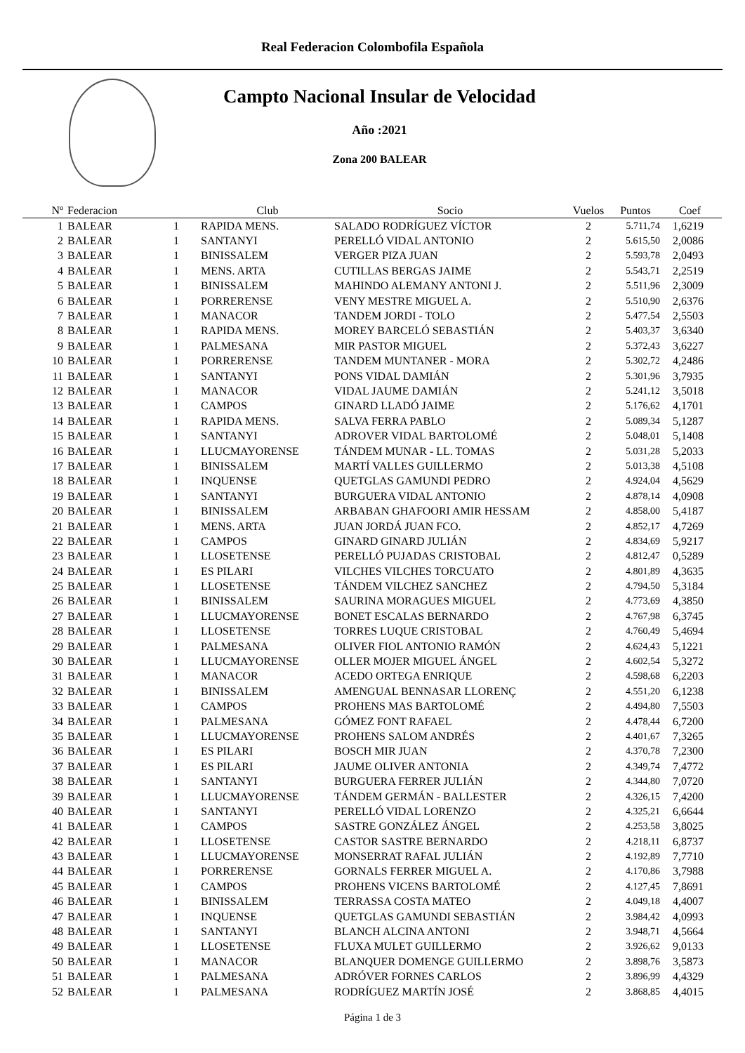Real Federacion Colombofila Española
Campto Nacional Insular de Velocidad
Año :2021
Zona 200 BALEAR
| Nº | Federacion | | Club | Socio | Vuelos | Puntos | Coef |
| --- | --- | --- | --- | --- | --- | --- | --- |
| 1 | BALEAR | 1 | RAPIDA MENS. | SALADO RODRÍGUEZ VÍCTOR | 2 | 5.711,74 | 1,6219 |
| 2 | BALEAR | 1 | SANTANYI | PERELLÓ VIDAL ANTONIO | 2 | 5.615,50 | 2,0086 |
| 3 | BALEAR | 1 | BINISSALEM | VERGER PIZA JUAN | 2 | 5.593,78 | 2,0493 |
| 4 | BALEAR | 1 | MENS. ARTA | CUTILLAS BERGAS JAIME | 2 | 5.543,71 | 2,2519 |
| 5 | BALEAR | 1 | BINISSALEM | MAHINDO ALEMANY ANTONI J. | 2 | 5.511,96 | 2,3009 |
| 6 | BALEAR | 1 | PORRERENSE | VENY MESTRE MIGUEL A. | 2 | 5.510,90 | 2,6376 |
| 7 | BALEAR | 1 | MANACOR | TANDEM JORDI - TOLO | 2 | 5.477,54 | 2,5503 |
| 8 | BALEAR | 1 | RAPIDA MENS. | MOREY BARCELÓ SEBASTIÁN | 2 | 5.403,37 | 3,6340 |
| 9 | BALEAR | 1 | PALMESANA | MIR PASTOR MIGUEL | 2 | 5.372,43 | 3,6227 |
| 10 | BALEAR | 1 | PORRERENSE | TANDEM MUNTANER - MORA | 2 | 5.302,72 | 4,2486 |
| 11 | BALEAR | 1 | SANTANYI | PONS VIDAL DAMIÁN | 2 | 5.301,96 | 3,7935 |
| 12 | BALEAR | 1 | MANACOR | VIDAL JAUME DAMIÁN | 2 | 5.241,12 | 3,5018 |
| 13 | BALEAR | 1 | CAMPOS | GINARD LLADÓ JAIME | 2 | 5.176,62 | 4,1701 |
| 14 | BALEAR | 1 | RAPIDA MENS. | SALVA FERRA PABLO | 2 | 5.089,34 | 5,1287 |
| 15 | BALEAR | 1 | SANTANYI | ADROVER VIDAL BARTOLOMÉ | 2 | 5.048,01 | 5,1408 |
| 16 | BALEAR | 1 | LLUCMAYORENSE | TÁNDEM MUNAR - LL. TOMAS | 2 | 5.031,28 | 5,2033 |
| 17 | BALEAR | 1 | BINISSALEM | MARTÍ VALLES GUILLERMO | 2 | 5.013,38 | 4,5108 |
| 18 | BALEAR | 1 | INQUENSE | QUETGLAS GAMUNDI PEDRO | 2 | 4.924,04 | 4,5629 |
| 19 | BALEAR | 1 | SANTANYI | BURGUERA VIDAL ANTONIO | 2 | 4.878,14 | 4,0908 |
| 20 | BALEAR | 1 | BINISSALEM | ARBABAN GHAFOORI AMIR HESSAM | 2 | 4.858,00 | 5,4187 |
| 21 | BALEAR | 1 | MENS. ARTA | JUAN JORDÁ JUAN FCO. | 2 | 4.852,17 | 4,7269 |
| 22 | BALEAR | 1 | CAMPOS | GINARD GINARD JULIÁN | 2 | 4.834,69 | 5,9217 |
| 23 | BALEAR | 1 | LLOSETENSE | PERELLÓ PUJADAS CRISTOBAL | 2 | 4.812,47 | 0,5289 |
| 24 | BALEAR | 1 | ES PILARI | VILCHES VILCHES TORCUATO | 2 | 4.801,89 | 4,3635 |
| 25 | BALEAR | 1 | LLOSETENSE | TÁNDEM VILCHEZ SANCHEZ | 2 | 4.794,50 | 5,3184 |
| 26 | BALEAR | 1 | BINISSALEM | SAURINA MORAGUES MIGUEL | 2 | 4.773,69 | 4,3850 |
| 27 | BALEAR | 1 | LLUCMAYORENSE | BONET ESCALAS BERNARDO | 2 | 4.767,98 | 6,3745 |
| 28 | BALEAR | 1 | LLOSETENSE | TORRES LUQUE CRISTOBAL | 2 | 4.760,49 | 5,4694 |
| 29 | BALEAR | 1 | PALMESANA | OLIVER FIOL ANTONIO RAMÓN | 2 | 4.624,43 | 5,1221 |
| 30 | BALEAR | 1 | LLUCMAYORENSE | OLLER MOJER MIGUEL ÁNGEL | 2 | 4.602,54 | 5,3272 |
| 31 | BALEAR | 1 | MANACOR | ACEDO ORTEGA ENRIQUE | 2 | 4.598,68 | 6,2203 |
| 32 | BALEAR | 1 | BINISSALEM | AMENGUAL BENNASAR LLORENÇ | 2 | 4.551,20 | 6,1238 |
| 33 | BALEAR | 1 | CAMPOS | PROHENS MAS BARTOLOMÉ | 2 | 4.494,80 | 7,5503 |
| 34 | BALEAR | 1 | PALMESANA | GÓMEZ FONT RAFAEL | 2 | 4.478,44 | 6,7200 |
| 35 | BALEAR | 1 | LLUCMAYORENSE | PROHENS SALOM ANDRÉS | 2 | 4.401,67 | 7,3265 |
| 36 | BALEAR | 1 | ES PILARI | BOSCH MIR JUAN | 2 | 4.370,78 | 7,2300 |
| 37 | BALEAR | 1 | ES PILARI | JAUME OLIVER ANTONIA | 2 | 4.349,74 | 7,4772 |
| 38 | BALEAR | 1 | SANTANYI | BURGUERA FERRER JULIÁN | 2 | 4.344,80 | 7,0720 |
| 39 | BALEAR | 1 | LLUCMAYORENSE | TÁNDEM GERMÁN - BALLESTER | 2 | 4.326,15 | 7,4200 |
| 40 | BALEAR | 1 | SANTANYI | PERELLÓ VIDAL LORENZO | 2 | 4.325,21 | 6,6644 |
| 41 | BALEAR | 1 | CAMPOS | SASTRE GONZÁLEZ ÁNGEL | 2 | 4.253,58 | 3,8025 |
| 42 | BALEAR | 1 | LLOSETENSE | CASTOR SASTRE BERNARDO | 2 | 4.218,11 | 6,8737 |
| 43 | BALEAR | 1 | LLUCMAYORENSE | MONSERRAT RAFAL JULIÁN | 2 | 4.192,89 | 7,7710 |
| 44 | BALEAR | 1 | PORRERENSE | GORNALS FERRER MIGUEL A. | 2 | 4.170,86 | 3,7988 |
| 45 | BALEAR | 1 | CAMPOS | PROHENS VICENS BARTOLOMÉ | 2 | 4.127,45 | 7,8691 |
| 46 | BALEAR | 1 | BINISSALEM | TERRASSA COSTA MATEO | 2 | 4.049,18 | 4,4007 |
| 47 | BALEAR | 1 | INQUENSE | QUETGLAS GAMUNDI SEBASTIÁN | 2 | 3.984,42 | 4,0993 |
| 48 | BALEAR | 1 | SANTANYI | BLANCH ALCINA ANTONI | 2 | 3.948,71 | 4,5664 |
| 49 | BALEAR | 1 | LLOSETENSE | FLUXA MULET GUILLERMO | 2 | 3.926,62 | 9,0133 |
| 50 | BALEAR | 1 | MANACOR | BLANQUER DOMENGE GUILLERMO | 2 | 3.898,76 | 3,5873 |
| 51 | BALEAR | 1 | PALMESANA | ADRÓVER FORNES CARLOS | 2 | 3.896,99 | 4,4329 |
| 52 | BALEAR | 1 | PALMESANA | RODRÍGUEZ MARTÍN JOSÉ | 2 | 3.868,85 | 4,4015 |
Página 1 de 3